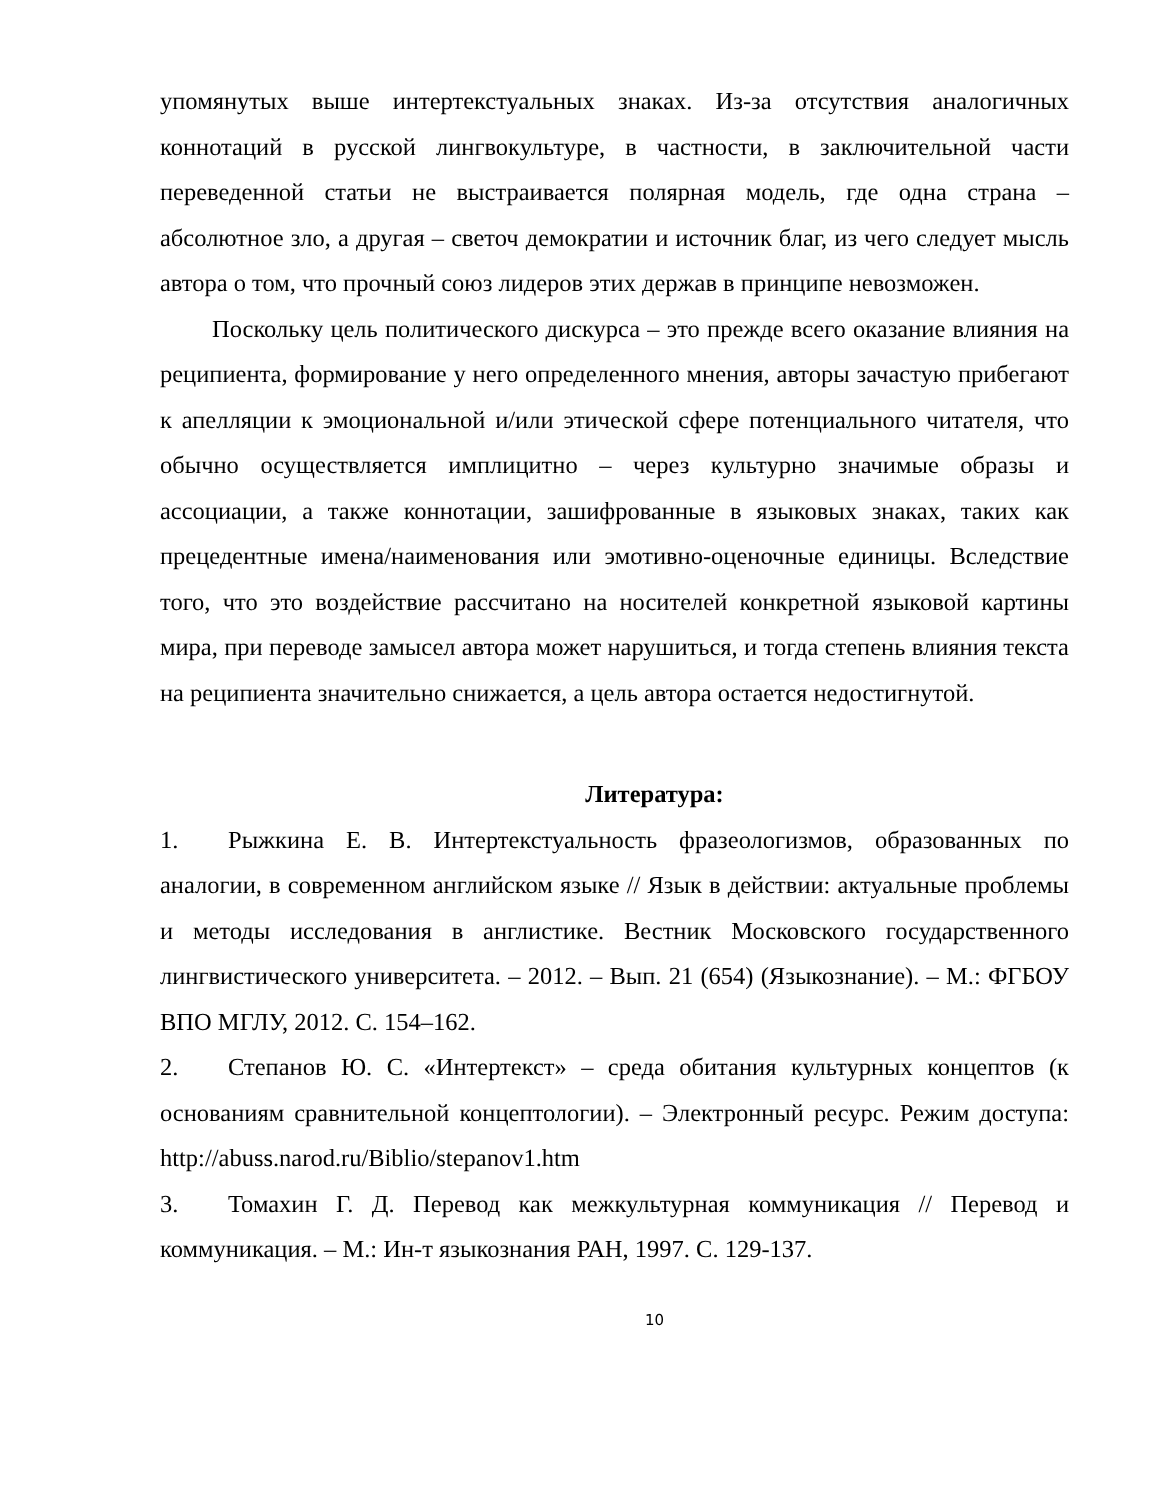упомянутых выше интертекстуальных знаках. Из-за отсутствия аналогичных коннотаций в русской лингвокультуре, в частности, в заключительной части переведенной статьи не выстраивается полярная модель, где одна страна – абсолютное зло, а другая – светоч демократии и источник благ, из чего следует мысль автора о том, что прочный союз лидеров этих держав в принципе невозможен.
Поскольку цель политического дискурса – это прежде всего оказание влияния на реципиента, формирование у него определенного мнения, авторы зачастую прибегают к апелляции к эмоциональной и/или этической сфере потенциального читателя, что обычно осуществляется имплицитно – через культурно значимые образы и ассоциации, а также коннотации, зашифрованные в языковых знаках, таких как прецедентные имена/наименования или эмотивно-оценочные единицы. Вследствие того, что это воздействие рассчитано на носителей конкретной языковой картины мира, при переводе замысел автора может нарушиться, и тогда степень влияния текста на реципиента значительно снижается, а цель автора остается недостигнутой.
Литература:
1. Рыжкина Е. В. Интертекстуальность фразеологизмов, образованных по аналогии, в современном английском языке // Язык в действии: актуальные проблемы и методы исследования в англистике. Вестник Московского государственного лингвистического университета. – 2012. – Вып. 21 (654) (Языкознание). – М.: ФГБОУ ВПО МГЛУ, 2012. С. 154–162.
2. Степанов Ю. С. «Интертекст» – среда обитания культурных концептов (к основаниям сравнительной концептологии). – Электронный ресурс. Режим доступа: http://abuss.narod.ru/Biblio/stepanov1.htm
3. Томахин Г. Д. Перевод как межкультурная коммуникация // Перевод и коммуникация. – М.: Ин-т языкознания РАН, 1997. С. 129-137.
10